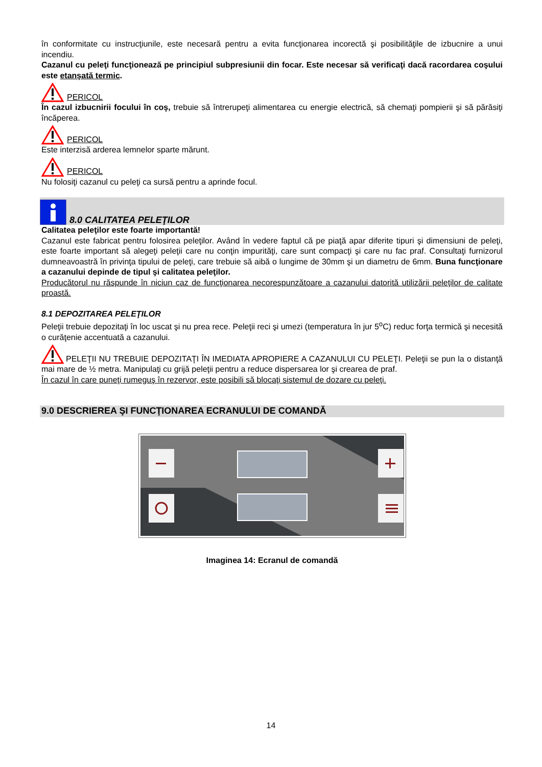în conformitate cu instrucţiunile, este necesară pentru a evita funcţionarea incorectă şi posibilităţile de izbucnire a unui incendiu.
Cazanul cu peleţi funcţionează pe principiul subpresiunii din focar. Este necesar să verificaţi dacă racordarea coşului este etanşată termic.
PERICOL
În cazul izbucnirii focului în coş, trebuie să întrerupeţi alimentarea cu energie electrică, să chemaţi pompierii şi să părăsiţi încăperea.
PERICOL
Este interzisă arderea lemnelor sparte mărunt.
PERICOL
Nu folosiţi cazanul cu peleţi ca sursă pentru a aprinde focul.
8.0 CALITATEA PELEŢILOR
Calitatea peleţilor este foarte importantă!
Cazanul este fabricat pentru folosirea peleţilor. Având în vedere faptul că pe piaţă apar diferite tipuri şi dimensiuni de peleţi, este foarte important să alegeţi peleţii care nu conţin impurităţi, care sunt compacţi şi care nu fac praf. Consultaţi furnizorul dumneavoastră în privinţa tipului de peleţi, care trebuie să aibă o lungime de 30mm şi un diametru de 6mm. Buna funcţionare a cazanului depinde de tipul şi calitatea peleţilor.
Producătorul nu răspunde în niciun caz de funcţionarea necorespunzătoare a cazanului datorită utilizării peleţilor de calitate proastă.
8.1 DEPOZITAREA PELEŢILOR
Peleţii trebuie depozitaţi în loc uscat şi nu prea rece. Peleţii reci şi umezi (temperatura în jur 5<sup>o</sup>C) reduc forţa termică şi necesită o curăţenie accentuată a cazanului.
PELEŢII NU TREBUIE DEPOZITAŢI ÎN IMEDIATA APROPIERE A CAZANULUI CU PELEŢI. Peleţii se pun la o distanţă mai mare de ½ metra. Manipulaţi cu grijă peleţii pentru a reduce dispersarea lor şi crearea de praf.
În cazul în care puneţi rumeguş în rezervor, este posibili să blocaţi sistemul de dozare cu peleţi.
9.0 DESCRIEREA ŞI FUNCŢIONAREA ECRANULUI DE COMANDĂ
Imaginea 14: Ecranul de comandă
14